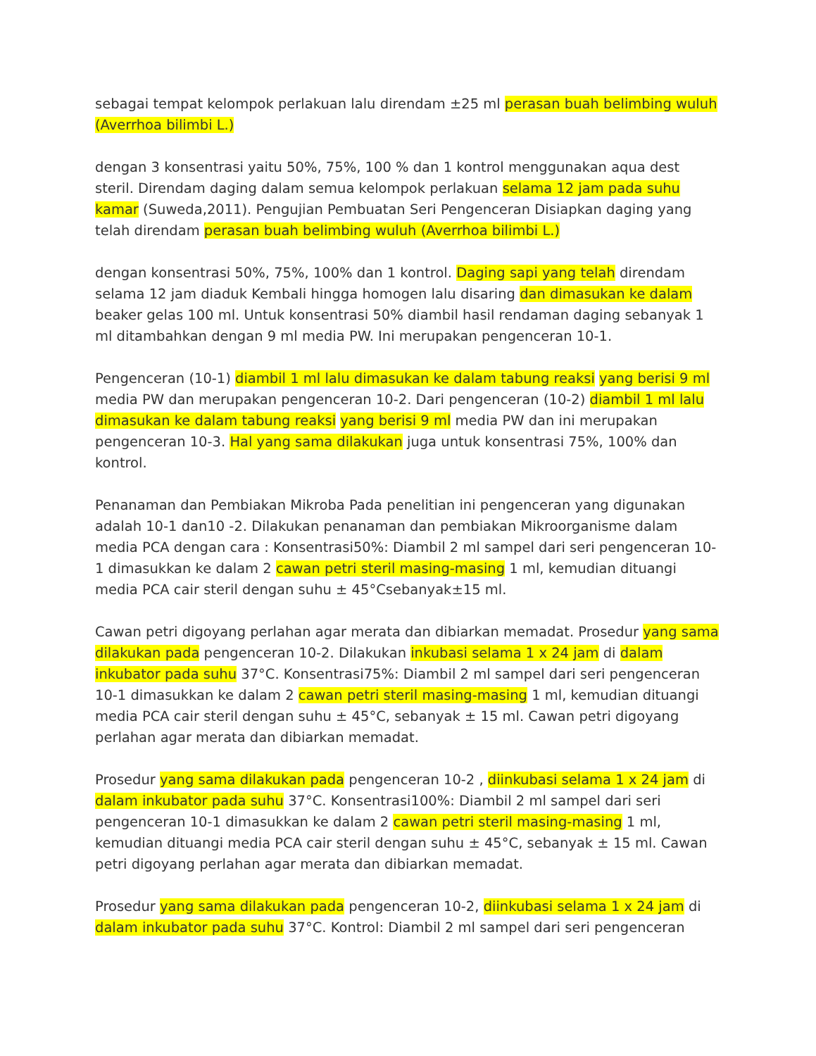sebagai tempat kelompok perlakuan lalu direndam ±25 ml perasan buah belimbing wuluh (Averrhoa bilimbi L.)
dengan 3 konsentrasi yaitu 50%, 75%, 100 % dan 1 kontrol menggunakan aqua dest steril. Direndam daging dalam semua kelompok perlakuan selama 12 jam pada suhu kamar (Suweda,2011). Pengujian Pembuatan Seri Pengenceran Disiapkan daging yang telah direndam perasan buah belimbing wuluh (Averrhoa bilimbi L.)
dengan konsentrasi 50%, 75%, 100% dan 1 kontrol. Daging sapi yang telah direndam selama 12 jam diaduk Kembali hingga homogen lalu disaring dan dimasukan ke dalam beaker gelas 100 ml. Untuk konsentrasi 50% diambil hasil rendaman daging sebanyak 1 ml ditambahkan dengan 9 ml media PW. Ini merupakan pengenceran 10-1.
Pengenceran (10-1) diambil 1 ml lalu dimasukan ke dalam tabung reaksi yang berisi 9 ml media PW dan merupakan pengenceran 10-2. Dari pengenceran (10-2) diambil 1 ml lalu dimasukan ke dalam tabung reaksi yang berisi 9 ml media PW dan ini merupakan pengenceran 10-3. Hal yang sama dilakukan juga untuk konsentrasi 75%, 100% dan kontrol.
Penanaman dan Pembiakan Mikroba Pada penelitian ini pengenceran yang digunakan adalah 10-1 dan10 -2. Dilakukan penanaman dan pembiakan Mikroorganisme dalam media PCA dengan cara : Konsentrasi50%: Diambil 2 ml sampel dari seri pengenceran 10-1 dimasukkan ke dalam 2 cawan petri steril masing-masing 1 ml, kemudian dituangi media PCA cair steril dengan suhu ± 45°Csebanyak±15 ml.
Cawan petri digoyang perlahan agar merata dan dibiarkan memadat. Prosedur yang sama dilakukan pada pengenceran 10-2. Dilakukan inkubasi selama 1 x 24 jam di dalam inkubator pada suhu 37°C. Konsentrasi75%: Diambil 2 ml sampel dari seri pengenceran 10-1 dimasukkan ke dalam 2 cawan petri steril masing-masing 1 ml, kemudian dituangi media PCA cair steril dengan suhu ± 45°C, sebanyak ± 15 ml. Cawan petri digoyang perlahan agar merata dan dibiarkan memadat.
Prosedur yang sama dilakukan pada pengenceran 10-2 , diinkubasi selama 1 x 24 jam di dalam inkubator pada suhu 37°C. Konsentrasi100%: Diambil 2 ml sampel dari seri pengenceran 10-1 dimasukkan ke dalam 2 cawan petri steril masing-masing 1 ml, kemudian dituangi media PCA cair steril dengan suhu ± 45°C, sebanyak ± 15 ml. Cawan petri digoyang perlahan agar merata dan dibiarkan memadat.
Prosedur yang sama dilakukan pada pengenceran 10-2, diinkubasi selama 1 x 24 jam di dalam inkubator pada suhu 37°C. Kontrol: Diambil 2 ml sampel dari seri pengenceran